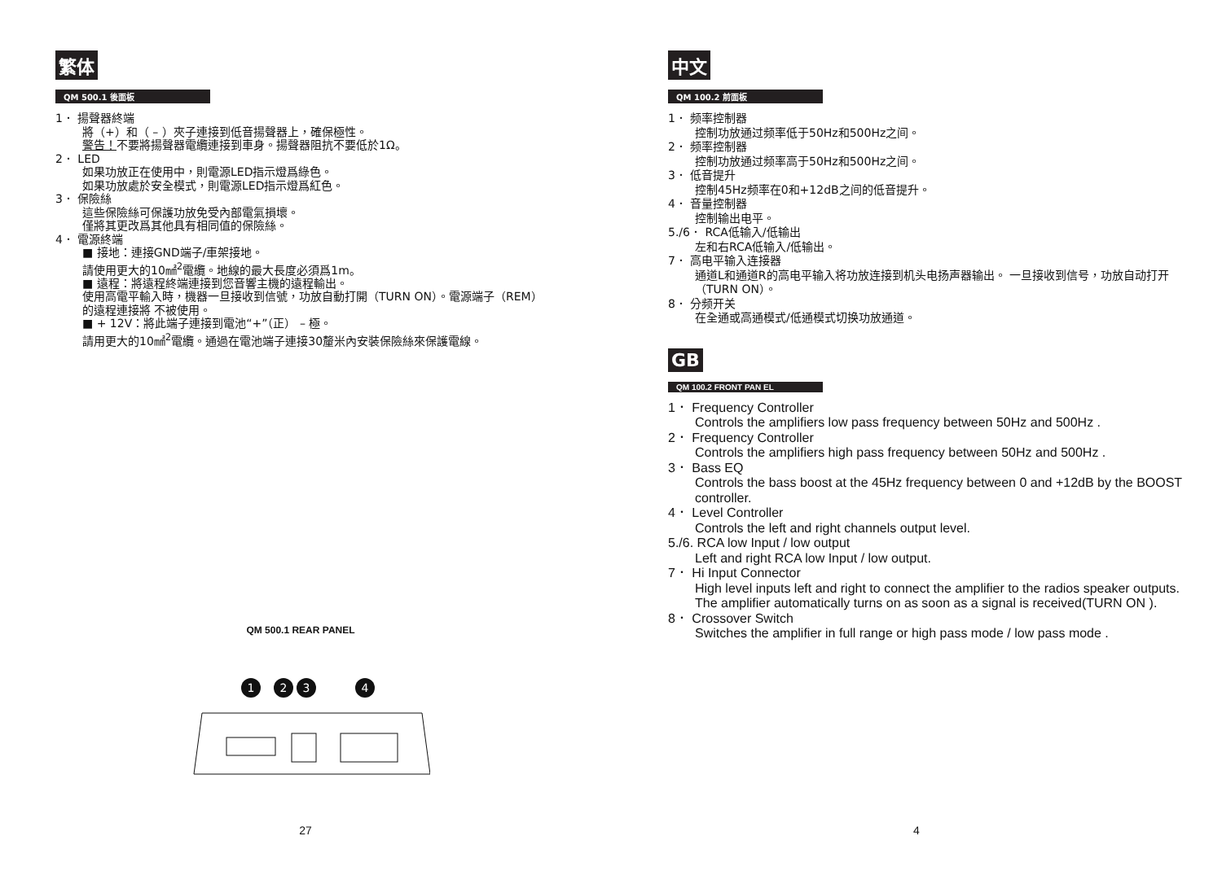繁体
QM 500.1 後面板
1． 揚聲器終端
將（+）和（ – ）夾子連接到低音揚聲器上，確保極性。
警告！不要將揚聲器電纜連接到車身。揚聲器阻抗不要低於1Ω。
2． LED
如果功放正在使用中，則電源LED指示燈爲綠色。
如果功放處於安全模式，則電源LED指示燈爲紅色。
3． 保險絲
這些保險絲可保護功放免受內部電氣損壞。
僅將其更改爲其他具有相同值的保險絲。
4． 電源終端
■ 接地：連接GND端子/車架接地。
請使用更大的10㎟<sup>2</sup>電纜。地線的最大長度必須爲1m。
■ 遠程：將遠程終端連接到您音響主機的遠程輸出。
使用高電平輸入時，機器一旦接收到信號，功放自動打開（TURN ON）。電源端子（REM）的遠程連接將 不被使用。
■ + 12V：將此端子連接到電池“+”（正） – 極。
請用更大的10㎟<sup>2</sup>電纜。通過在電池端子連接30釐米內安裝保險絲來保護電線。
QM 500.1 REAR PANEL
1
2
3
4
27
中文
QM 100.2 前面板
1． 频率控制器
控制功放通过频率低于50Hz和500Hz之间。
2． 频率控制器
控制功放通过频率高于50Hz和500Hz之间。
3． 低音提升
控制45Hz频率在0和+12dB之间的低音提升。
4． 音量控制器
控制输出电平。
5./6． RCA低输入/低输出
左和右RCA低输入/低输出。
7． 高电平输入连接器
通道L和通道R的高电平输入将功放连接到机头电扬声器输出。 一旦接收到信号，功放自动打开（TURN ON）。
8． 分频开关
在全通或高通模式/低通模式切换功放通道。
GB
QM 100.2 FRONT PAN EL
1． Frequency Controller
Controls the amplifiers low pass frequency between 50Hz and 500Hz .
2． Frequency Controller
Controls the amplifiers high pass frequency between 50Hz and 500Hz .
3． Bass EQ
Controls the bass boost at the 45Hz frequency between 0 and +12dB by the BOOST controller.
4． Level Controller
Controls the left and right channels output level.
5./6. RCA low Input / low output
Left and right RCA low Input / low output.
7． Hi Input Connector
High level inputs left and right to connect the amplifier to the radios speaker outputs. The amplifier automatically turns on as soon as a signal is received(TURN ON ).
8． Crossover Switch
Switches the amplifier in full range or high pass mode / low pass mode .
4